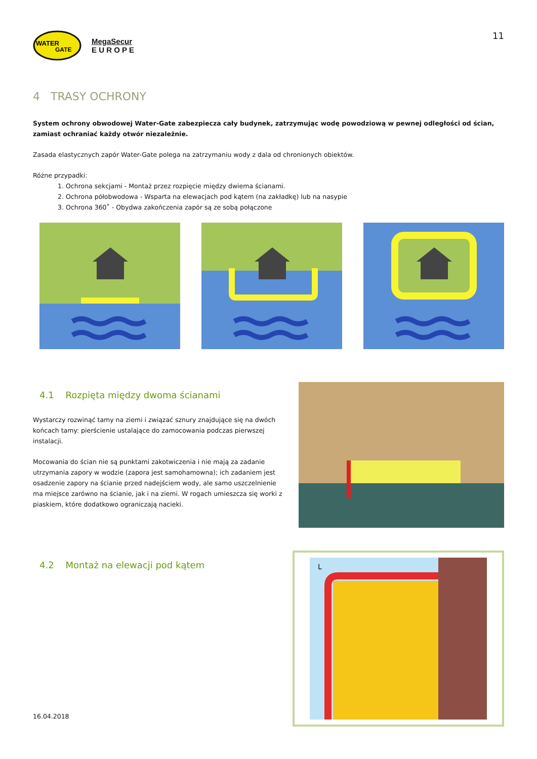WATER
GATE
MegaSecur
E U R O P E
11
4 TRASY OCHRONY
System ochrony obwodowej Water-Gate zabezpiecza cały budynek, zatrzymując wodę powodziową w pewnej odległości od ścian, zamiast ochraniać każdy otwór niezależnie.
Zasada elastycznych zapór Water-Gate polega na zatrzymaniu wody z dala od chronionych obiektów.
Różne przypadki:
1. Ochrona sekcjami - Montaż przez rozpięcie między dwiema ścianami.
2. Ochrona półobwodowa - Wsparta na elewacjach pod kątem (na zakładkę) lub na nasypie
3. Ochrona 360˚ - Obydwa zakończenia zapór są ze sobą połączone
4.1 Rozpięta między dwoma ścianami
Wystarczy rozwinąć tamy na ziemi i związać sznury znajdujące się na dwóch końcach tamy: pierścienie ustalające do zamocowania podczas pierwszej instalacji.
Mocowania do ścian nie są punktami zakotwiczenia i nie mają za zadanie utrzymania zapory w wodzie (zapora jest samohamowna); ich zadaniem jest osadzenie zapory na ścianie przed nadejściem wody, ale samo uszczelnienie ma miejsce zarówno na ścianie, jak i na ziemi. W rogach umieszcza się worki z piaskiem, które dodatkowo ograniczają nacieki.
4.2 Montaż na elewacji pod kątem
16.04.2018
L